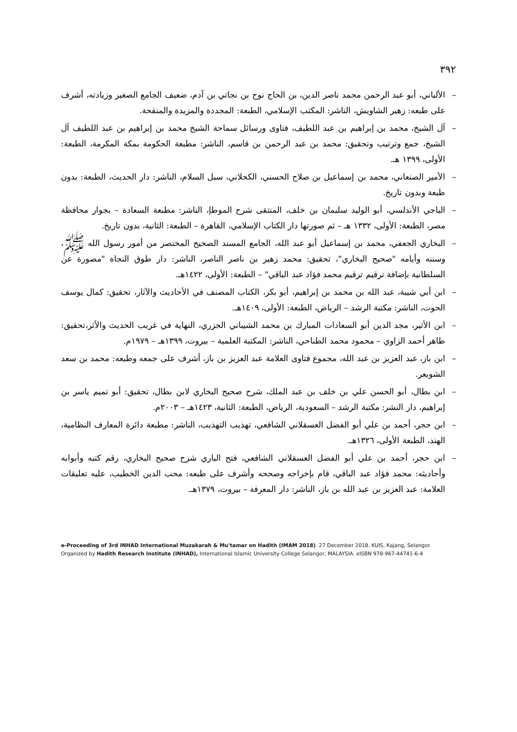٣٩٢
– الألباني، أبو عبد الرحمن محمد ناصر الدين، بن الحاج نوح بن نجاتي بن آدم، ضعيف الجامع الصغير وزيادته، أشرف على طبعه: زهير الشاويش، الناشر: المكتب الإسلامي، الطبعة: المجددة والمزيدة والمنقحة.
– آل الشيخ، محمد بن إبراهيم بن عبد اللطيف، فتاوى ورسائل سماحة الشيخ محمد بن إبراهيم بن عبد اللطيف آل الشيخ، جمع وترتيب وتحقيق: محمد بن عبد الرحمن بن قاسم، الناشر: مطبعة الحكومة بمكة المكرمة، الطبعة: الأولى، ١٣٩٩ هـ.
– الأمير الصنعاني، محمد بن إسماعيل بن صلاح الحسني، الكحلاني، سبل السلام، الناشر: دار الحديث، الطبعة: بدون طبعة وبدون تاريخ.
– الباجي الأندلسي، أبو الوليد سليمان بن خلف، المنتقى شرح الموطإ، الناشر: مطبعة السعادة – بجوار محافظة مصر، الطبعة: الأولى، ١٣٣٢ هـ – ثم صورتها دار الكتاب الإسلامي، القاهرة – الطبعة: الثانية، بدون تاريخ.
– البخاري الجعفي، محمد بن إسماعيل أبو عبد الله، الجامع المسند الصحيح المختصر من أمور رسول الله ﷺ، وسننه وأيامه "صحيح البخاري"، تحقيق: محمد زهير بن ناصر الناصر، الناشر: دار طوق النجاة "مصورة عن السلطانية بإضافة ترقيم ترقيم محمد فؤاد عبد الباقي" – الطبعة: الأولى، ١٤٢٢هـ.
– ابن أبي شيبة، عبد الله بن محمد بن إبراهيم، أبو بكر، الكتاب المصنف في الأحاديث والآثار، تحقيق: كمال يوسف الحوت، الناشر: مكتبة الرشد – الرياض، الطبعة: الأولى، ١٤٠٩هـ.
– ابن الأثير، مجد الدين أبو السعادات المبارك بن محمد الشيباني الجزري، النهاية في غريب الحديث والأثر،تحقيق: طاهر أحمد الزاوي – محمود محمد الطناحي، الناشر: المكتبة العلمية – بيروت، ١٣٩٩هـ – ١٩٧٩م.
– ابن باز، عبد العزيز بن عبد الله، مجموع فتاوى العلامة عبد العزيز بن باز، أشرف على جمعه وطبعه: محمد بن سعد الشويعر.
– ابن بطال، أبو الحسن علي بن خلف بن عبد الملك، شرح صحيح البخاري لابن بطال، تحقيق: أبو تميم ياسر بن إبراهيم، دار النشر: مكتبة الرشد – السعودية، الرياض، الطبعة: الثانية، ١٤٢٣هـ – ٢٠٠٣م.
– ابن حجر، أحمد بن علي أبو الفضل العسقلاني الشافعي، تهذيب التهذيب، الناشر: مطبعة دائرة المعارف النظامية، الهند، الطبعة الأولى، ١٣٢٦هـ.
– ابن حجر، أحمد بن علي أبو الفضل العسقلاني الشافعي، فتح الباري شرح صحيح البخاري، رقم كتبه وأبوابه وأحاديثه: محمد فؤاد عبد الباقي، قام بإخراجه وصححه وأشرف على طبعه: محب الدين الخطيب، عليه تعليقات العلامة: عبد العزيز بن عبد الله بن باز، الناشر: دار المعرفة – بيروت، ١٣٧٩هـ.
e-Proceeding of 3rd INHAD International Muzakarah & Mu'tamar on Hadith (IMAM 2018). 27 December 2018. KUIS, Kajang, Selangor.
Organized by Hadith Research Institute (INHAD), International Islamic University College Selangor, MALAYSIA. eISBN 978-967-44741-6-4